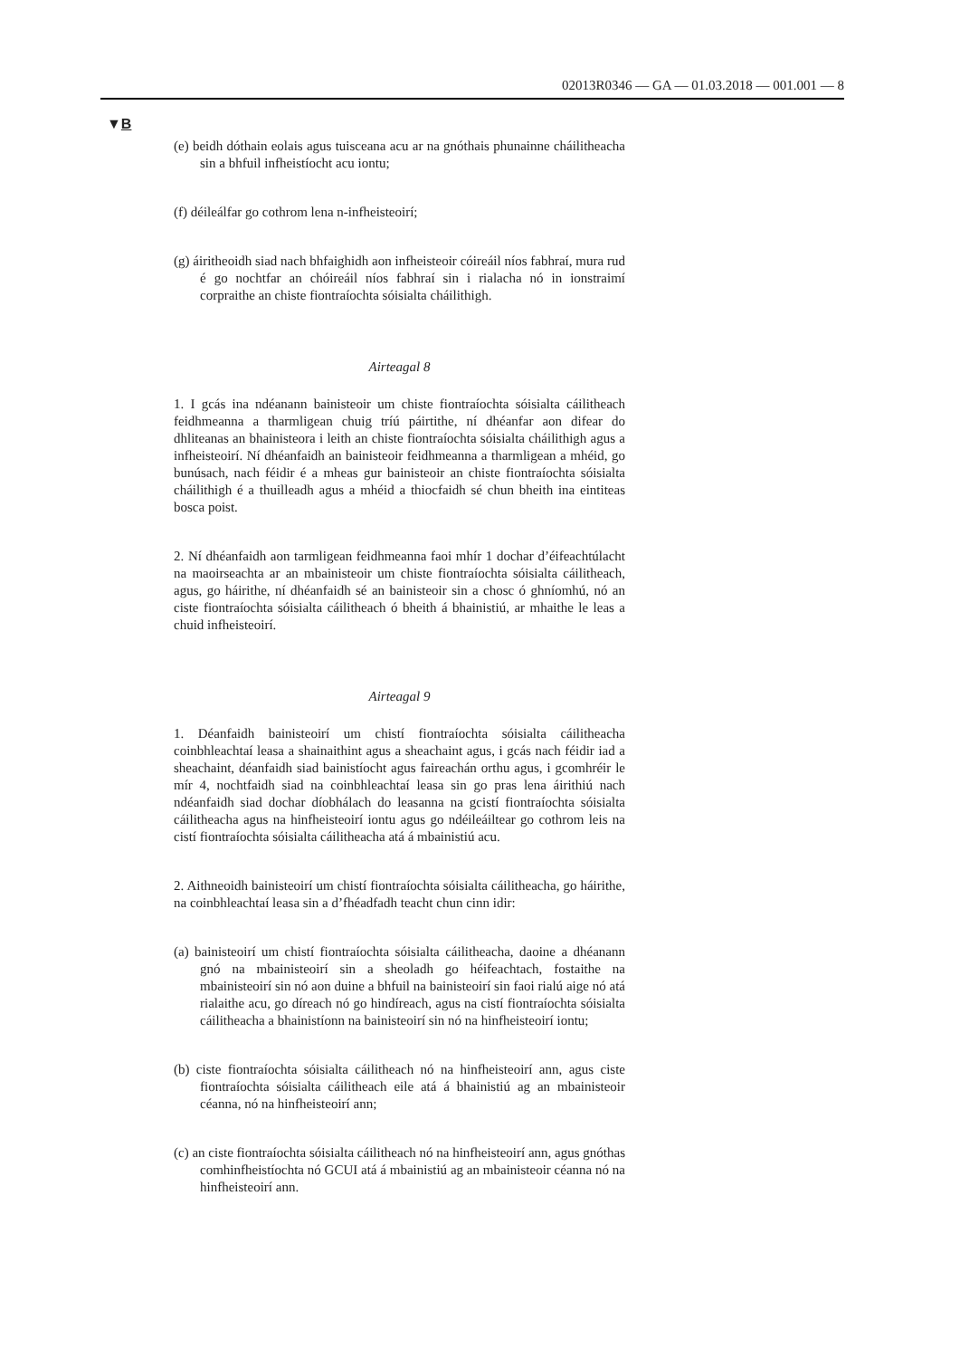02013R0346 — GA — 01.03.2018 — 001.001 — 8
▼B
(e) beidh dóthain eolais agus tuisceana acu ar na gnóthais phunainne cháilitheacha sin a bhfuil infheistíocht acu iontu;
(f) déileálfar go cothrom lena n-infheisteoirí;
(g) áiritheoidh siad nach bhfaighidh aon infheisteoir cóireáil níos fabhraí, mura rud é go nochtfar an chóireáil níos fabhraí sin i rialacha nó in ionstraimí corpraithe an chiste fiontraíochta sóisialta cháilithigh.
Airteagal 8
1. I gcás ina ndéanann bainisteoir um chiste fiontraíochta sóisialta cáilitheach feidhmeanna a tharmligean chuig tríú páirtithe, ní dhéanfar aon difear do dhliteanas an bhainisteora i leith an chiste fiontraíochta sóisialta cháilithigh agus a infheisteoirí. Ní dhéanfaidh an bainisteoir feidhmeanna a tharmligean a mhéid, go bunúsach, nach féidir é a mheas gur bainisteoir an chiste fiontraíochta sóisialta cháilithigh é a thuilleadh agus a mhéid a thiocfaidh sé chun bheith ina eintiteas bosca poist.
2. Ní dhéanfaidh aon tarmligean feidhmeanna faoi mhír 1 dochar d’éifeachtúlacht na maoirseachta ar an mbainisteoir um chiste fiontraíochta sóisialta cáilitheach, agus, go háirithe, ní dhéanfaidh sé an bainisteoir sin a chosc ó ghníomhú, nó an ciste fiontraíochta sóisialta cáilitheach ó bheith á bhainistiú, ar mhaithe le leas a chuid infheisteoirí.
Airteagal 9
1. Déanfaidh bainisteoirí um chistí fiontraíochta sóisialta cáilitheacha coinbhleachtaí leasa a shainaithint agus a sheachaint agus, i gcás nach féidir iad a sheachaint, déanfaidh siad bainistíocht agus faireachán orthu agus, i gcomhréir le mír 4, nochtfaidh siad na coinbhleachtaí leasa sin go pras lena áirithiú nach ndéanfaidh siad dochar díobhálach do leasanna na gcistí fiontraíochta sóisialta cáilitheacha agus na hinfheisteoirí iontu agus go ndéileáiltear go cothrom leis na cistí fiontraíochta sóisialta cáilitheacha atá á mbainistiú acu.
2. Aithneoidh bainisteoirí um chistí fiontraíochta sóisialta cáilitheacha, go háirithe, na coinbhleachtaí leasa sin a d’fhéadfadh teacht chun cinn idir:
(a) bainisteoirí um chistí fiontraíochta sóisialta cáilitheacha, daoine a dhéanann gnó na mbainisteoirí sin a sheoladh go héifeachtach, fostaithe na mbainisteoirí sin nó aon duine a bhfuil na bainisteoirí sin faoi rialú aige nó atá rialaithe acu, go díreach nó go hindíreach, agus na cistí fiontraíochta sóisialta cáilitheacha a bhainistíonn na bainisteoirí sin nó na hinfheisteoirí iontu;
(b) ciste fiontraíochta sóisialta cáilitheach nó na hinfheisteoirí ann, agus ciste fiontraíochta sóisialta cáilitheach eile atá á bhainistiú ag an mbainisteoir céanna, nó na hinfheisteoirí ann;
(c) an ciste fiontraíochta sóisialta cáilitheach nó na hinfheisteoirí ann, agus gnóthas comhinfheistíochta nó GCUI atá á mbainistiú ag an mbainisteoir céanna nó na hinfheisteoirí ann.